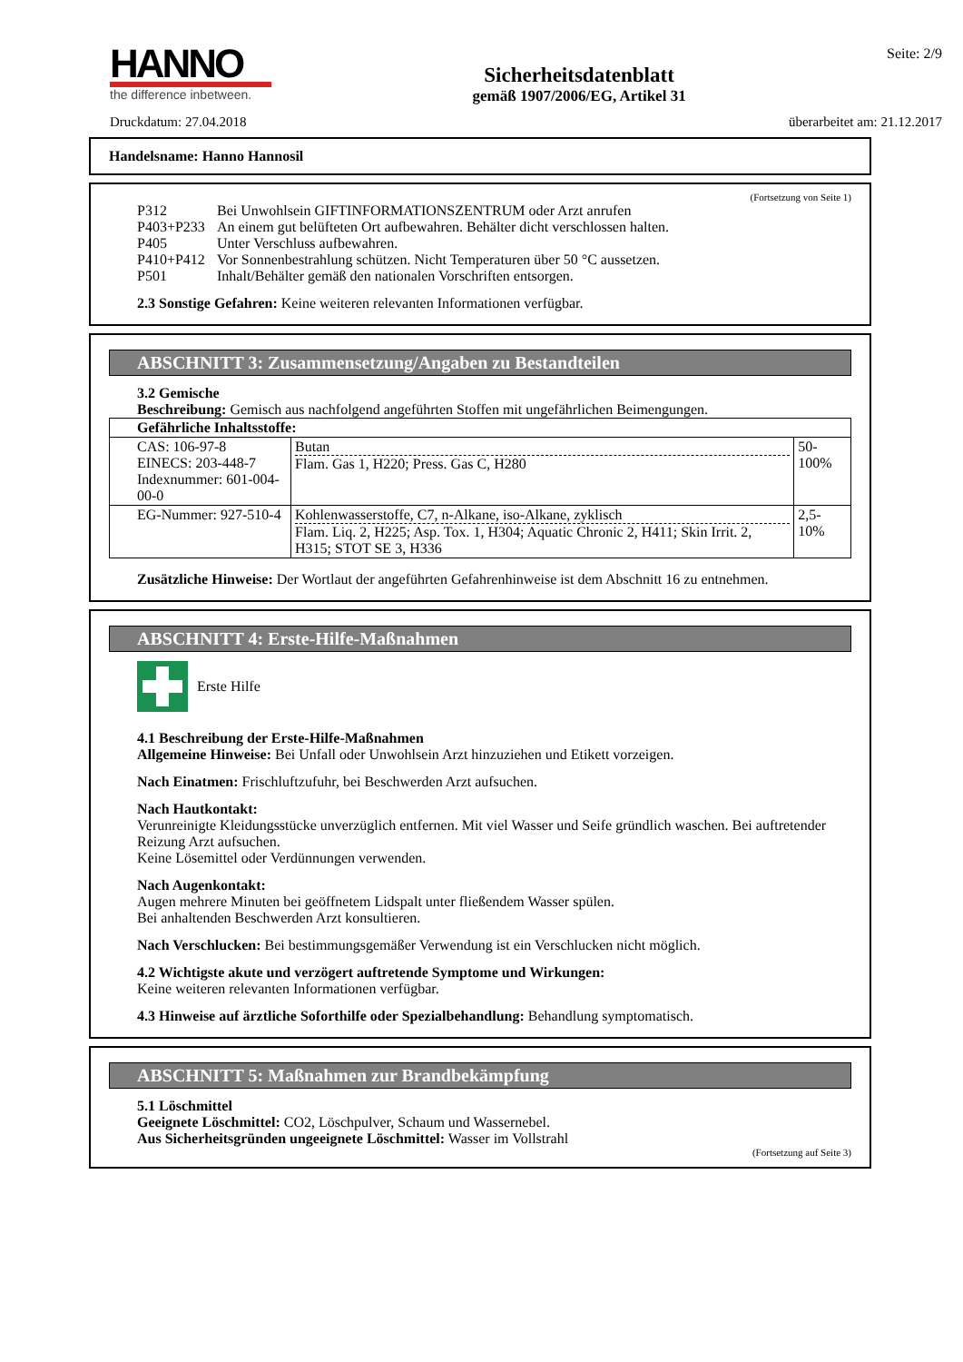HANNO
the difference inbetween.
Sicherheitsdatenblatt
gemäß 1907/2006/EG, Artikel 31
Seite: 2/9
Druckdatum: 27.04.2018 überarbeitet am: 21.12.2017
Handelsname: Hanno Hannosil
(Fortsetzung von Seite 1)
P312 Bei Unwohlsein GIFTINFORMATIONSZENTRUM oder Arzt anrufen P403+P233 An einem gut belüfteten Ort aufbewahren. Behälter dicht verschlossen halten. P405 Unter Verschluss aufbewahren. P410+P412 Vor Sonnenbestrahlung schützen. Nicht Temperaturen über 50 °C aussetzen. P501 Inhalt/Behälter gemäß den nationalen Vorschriften entsorgen.
2.3 Sonstige Gefahren: Keine weiteren relevanten Informationen verfügbar.
ABSCHNITT 3: Zusammensetzung/Angaben zu Bestandteilen
3.2 Gemische
Beschreibung: Gemisch aus nachfolgend angeführten Stoffen mit ungefährlichen Beimengungen.
| Gefährliche Inhaltsstoffe: | | |
| CAS: 106-97-8 EINECS: 203-448-7 Indexnummer: 601-004-00-0 | Butan Flam. Gas 1, H220; Press. Gas C, H280 | 50-100% |
| EG-Nummer: 927-510-4 | Kohlenwasserstoffe, C7, n-Alkane, iso-Alkane, zyklisch Flam. Liq. 2, H225; Asp. Tox. 1, H304; Aquatic Chronic 2, H411; Skin Irrit. 2, H315; STOT SE 3, H336 | 2,5-10% |
Zusätzliche Hinweise: Der Wortlaut der angeführten Gefahrenhinweise ist dem Abschnitt 16 zu entnehmen.
ABSCHNITT 4: Erste-Hilfe-Maßnahmen
Erste Hilfe
4.1 Beschreibung der Erste-Hilfe-Maßnahmen
Allgemeine Hinweise: Bei Unfall oder Unwohlsein Arzt hinzuziehen und Etikett vorzeigen.
Nach Einatmen: Frischluftzufuhr, bei Beschwerden Arzt aufsuchen.
Nach Hautkontakt:
Verunreinigte Kleidungsstücke unverzüglich entfernen. Mit viel Wasser und Seife gründlich waschen. Bei auftretender Reizung Arzt aufsuchen.
Keine Lösemittel oder Verdünnungen verwenden.
Nach Augenkontakt:
Augen mehrere Minuten bei geöffnetem Lidspalt unter fließendem Wasser spülen.
Bei anhaltenden Beschwerden Arzt konsultieren.
Nach Verschlucken: Bei bestimmungsgemäßer Verwendung ist ein Verschlucken nicht möglich.
4.2 Wichtigste akute und verzögert auftretende Symptome und Wirkungen:
Keine weiteren relevanten Informationen verfügbar.
4.3 Hinweise auf ärztliche Soforthilfe oder Spezialbehandlung: Behandlung symptomatisch.
ABSCHNITT 5: Maßnahmen zur Brandbekämpfung
5.1 Löschmittel
Geeignete Löschmittel: CO2, Löschpulver, Schaum und Wassernebel.
Aus Sicherheitsgründen ungeeignete Löschmittel: Wasser im Vollstrahl
(Fortsetzung auf Seite 3)